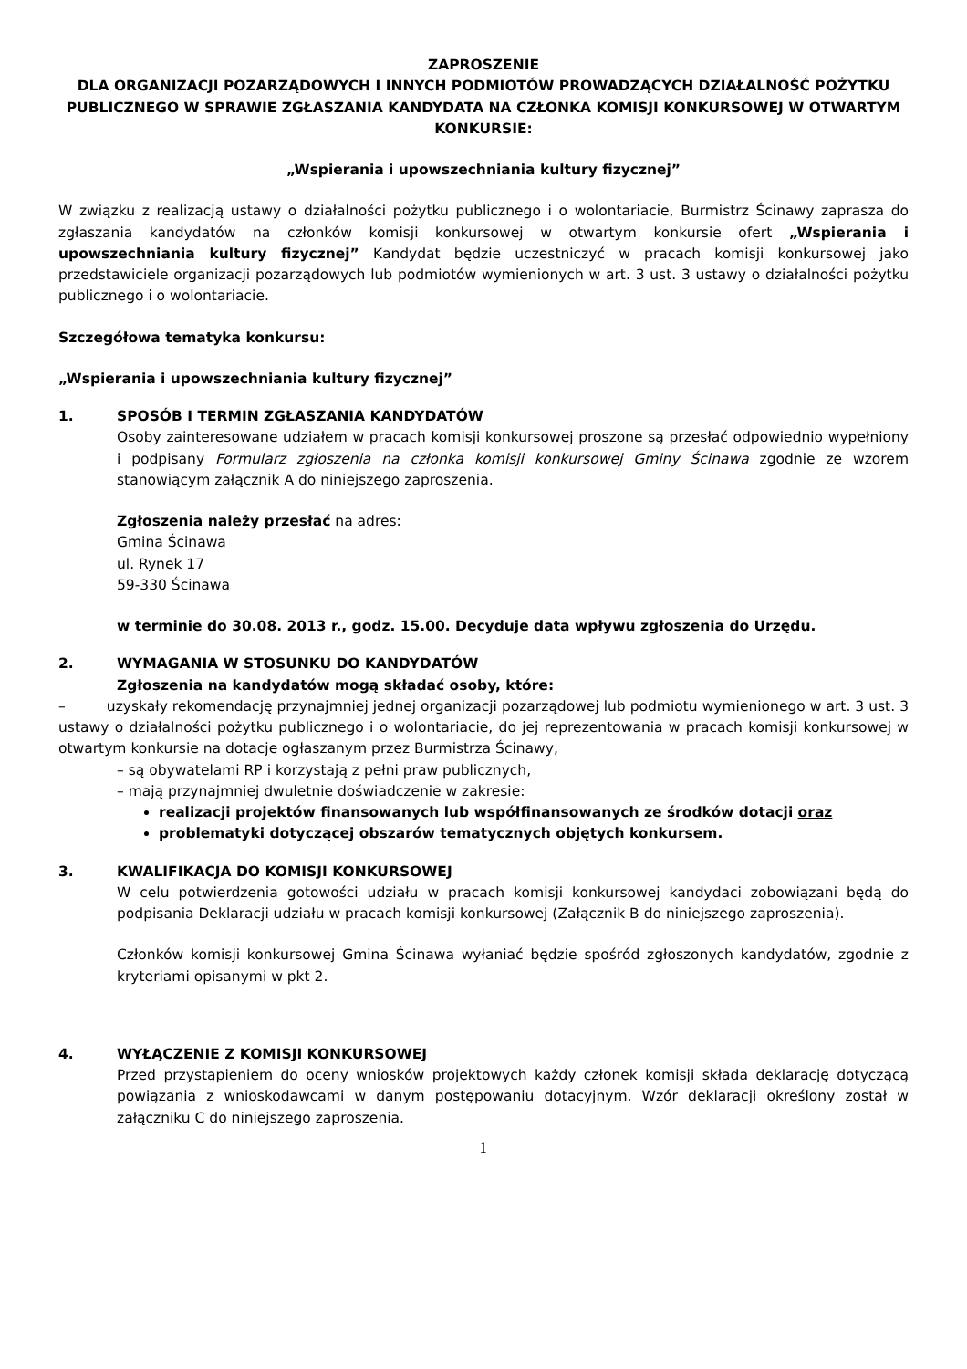ZAPROSZENIE
DLA ORGANIZACJI POZARZĄDOWYCH I INNYCH PODMIOTÓW PROWADZĄCYCH DZIAŁALNOŚĆ POŻYTKU PUBLICZNEGO W SPRAWIE ZGŁASZANIA KANDYDATA NA CZŁONKA KOMISJI KONKURSOWEJ W OTWARTYM KONKURSIE:
„Wspierania i upowszechniania kultury fizycznej”
W związku z realizacją ustawy o działalności pożytku publicznego i o wolontariacie, Burmistrz Ścinawy zaprasza do zgłaszania kandydatów na członków komisji konkursowej w otwartym konkursie ofert „Wspierania i upowszechniania kultury fizycznej” Kandydat będzie uczestniczyć w pracach komisji konkursowej jako przedstawiciele organizacji pozarządowych lub podmiotów wymienionych w art. 3 ust. 3 ustawy o działalności pożytku publicznego i o wolontariacie.
Szczegółowa tematyka konkursu:
„Wspierania i upowszechniania kultury fizycznej”
1. SPOSÓB I TERMIN ZGŁASZANIA KANDYDATÓW
Osoby zainteresowane udziałem w pracach komisji konkursowej proszone są przesłać odpowiednio wypełniony i podpisany Formularz zgłoszenia na członka komisji konkursowej Gminy Ścinawa zgodnie ze wzorem stanowiącym załącznik A do niniejszego zaproszenia.
Zgłoszenia należy przesłać na adres:
Gmina Ścinawa
ul. Rynek 17
59-330 Ścinawa
w terminie do 30.08. 2013 r., godz. 15.00. Decyduje data wpływu zgłoszenia do Urzędu.
2. WYMAGANIA W STOSUNKU DO KANDYDATÓW
Zgłoszenia na kandydatów mogą składać osoby, które:
– uzyskały rekomendację przynajmniej jednej organizacji pozarządowej lub podmiotu wymienionego w art. 3 ust. 3 ustawy o działalności pożytku publicznego i o wolontariacie, do jej reprezentowania w pracach komisji konkursowej w otwartym konkursie na dotacje ogłaszanym przez Burmistrza Ścinawy,
– są obywatelami RP i korzystają z pełni praw publicznych,
– mają przynajmniej dwuletnie doświadczenie w zakresie:
realizacji projektów finansowanych lub współfinansowanych ze środków dotacji oraz
problematyki dotyczącej obszarów tematycznych objętych konkursem.
3. KWALIFIKACJA DO KOMISJI KONKURSOWEJ
W celu potwierdzenia gotowości udziału w pracach komisji konkursowej kandydaci zobowiązani będą do podpisania Deklaracji udziału w pracach komisji konkursowej (Załącznik B do niniejszego zaproszenia).
Członków komisji konkursowej Gmina Ścinawa wyłaniać będzie spośród zgłoszonych kandydatów, zgodnie z kryteriami opisanymi w pkt 2.
4. WYŁĄCZENIE Z KOMISJI KONKURSOWEJ
Przed przystąpieniem do oceny wniosków projektowych każdy członek komisji składa deklarację dotyczącą powiązania z wnioskodawcami w danym postępowaniu dotacyjnym. Wzór deklaracji określony został w załączniku C do niniejszego zaproszenia.
1